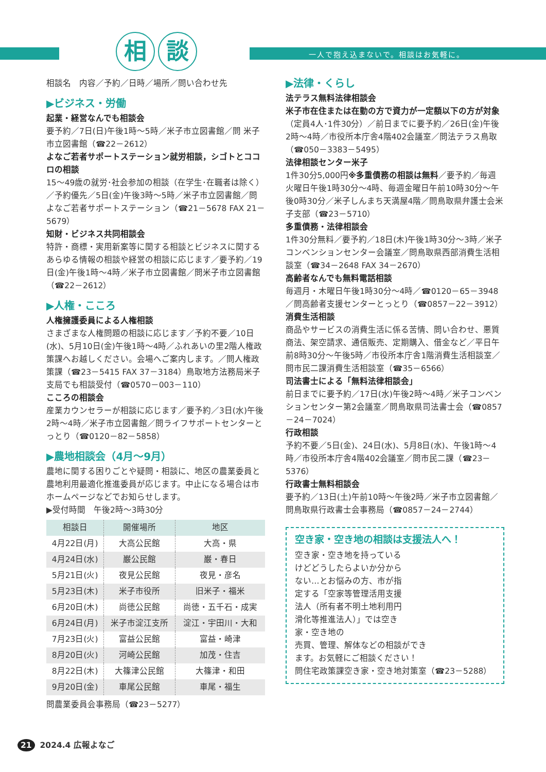相 談
一人で抱え込まないで。相談はお気軽に。
相談名　内容／予約／日時／場所／問い合わせ先
▶ビジネス・労働
起業・経営なんでも相談会
要予約／7日(日)午後1時～5時／米子市立図書館／問 米子市立図書館（☎22－2612）
よなご若者サポートステーション就労相談，シゴトとココロの相談
15～49歳の就労･社会参加の相談（在学生･在職者は除く）／予約優先／5日(金)午後3時～5時／米子市立図書館／問よなご若者サポートステーション（☎21－5678 FAX 21－5679）
知財・ビジネス共同相談会
特許・商標・実用新案等に関する相談とビジネスに関するあらゆる情報の相談や経営の相談に応じます／要予約／19日(金)午後1時～4時／米子市立図書館／問米子市立図書館（☎22－2612）
▶人権・こころ
人権擁護委員による人権相談
さまざまな人権問題の相談に応じます／予約不要／10日(水)、5月10日(金)午後1時～4時／ふれあいの里2階人権政策課へお越しください。会場へご案内します。／問人権政策課（☎23－5415 FAX 37－3184）鳥取地方法務局米子支局でも相談受付（☎0570－003－110）
こころの相談会
産業カウンセラーが相談に応じます／要予約／3日(水)午後2時～4時／米子市立図書館／問ライフサポートセンターとっとり（☎0120－82－5858）
▶農地相談会（4月～9月）
農地に関する困りごとや疑問・相談に、地区の農業委員と農地利用最適化推進委員が応じます。中止になる場合は市ホームページなどでお知らせします。
▶受付時間　午後2時～3時30分
| 相談日 | 開催場所 | 地区 |
| --- | --- | --- |
| 4月22日(月) | 大高公民館 | 大高・県 |
| 4月24日(水) | 巌公民館 | 巌・春日 |
| 5月21日(火) | 夜見公民館 | 夜見・彦名 |
| 5月23日(木) | 米子市役所 | 旧米子・福米 |
| 6月20日(木) | 尚徳公民館 | 尚徳・五千石・成実 |
| 6月24日(月) | 米子市淀江支所 | 淀江・宇田川・大和 |
| 7月23日(火) | 富益公民館 | 富益・崎津 |
| 8月20日(火) | 河崎公民館 | 加茂・住吉 |
| 8月22日(木) | 大篠津公民館 | 大篠津・和田 |
| 9月20日(金) | 車尾公民館 | 車尾・福生 |
問農業委員会事務局（☎23－5277）
▶法律・くらし
法テラス無料法律相談会
米子市在住または在勤の方で資力が一定額以下の方が対象（定員4人･1件30分）／前日までに要予約／26日(金)午後2時～4時／市役所本庁舎4階402会議室／問法テラス鳥取（☎050－3383－5495）
法律相談センター米子
1件30分5,000円※多重債務の相談は無料／要予約／毎週火曜日午後1時30分～4時、毎週金曜日午前10時30分～午後0時30分／米子しんまち天満屋4階／問鳥取県弁護士会米子支部（☎23－5710）
多重債務・法律相談会
1件30分無料／要予約／18日(木)午後1時30分～3時／米子コンベンションセンター会議室／問鳥取県西部消費生活相談室（☎34－2648 FAX 34－2670）
高齢者なんでも無料電話相談
毎週月・木曜日午後1時30分～4時／☎0120－65－3948／問高齢者支援センターとっとり（☎0857－22－3912）
消費生活相談
商品やサービスの消費生活に係る苦情、問い合わせ、悪質商法、架空請求、通信販売、定期購入、借金など／平日午前8時30分～午後5時／市役所本庁舎1階消費生活相談室／問市民二課消費生活相談室（☎35－6566）
司法書士による「無料法律相談会」
前日までに要予約／17日(水)午後2時～4時／米子コンベンションセンター第2会議室／問鳥取県司法書士会（☎0857－24－7024）
行政相談
予約不要／5日(金)、24日(水)、5月8日(水)、午後1時～4時／市役所本庁舎4階402会議室／問市民二課（☎23－5376）
行政書士無料相談会
要予約／13日(土)午前10時～午後2時／米子市立図書館／問鳥取県行政書士会事務局（☎0857－24－2744）
空き家・空き地の相談は支援法人へ！
空き家・空き地を持っているけどどうしたらよいか分からない…とお悩みの方、市が指定する「空家等管理活用支援法人（所有者不明土地利用円滑化等推進法人）」では空き家・空き地の
売買、管理、解体などの相談ができます。お気軽にご相談ください！
問住宅政策課空き家・空き地対策室（☎23－5288）
21 2024.4 広報よなご